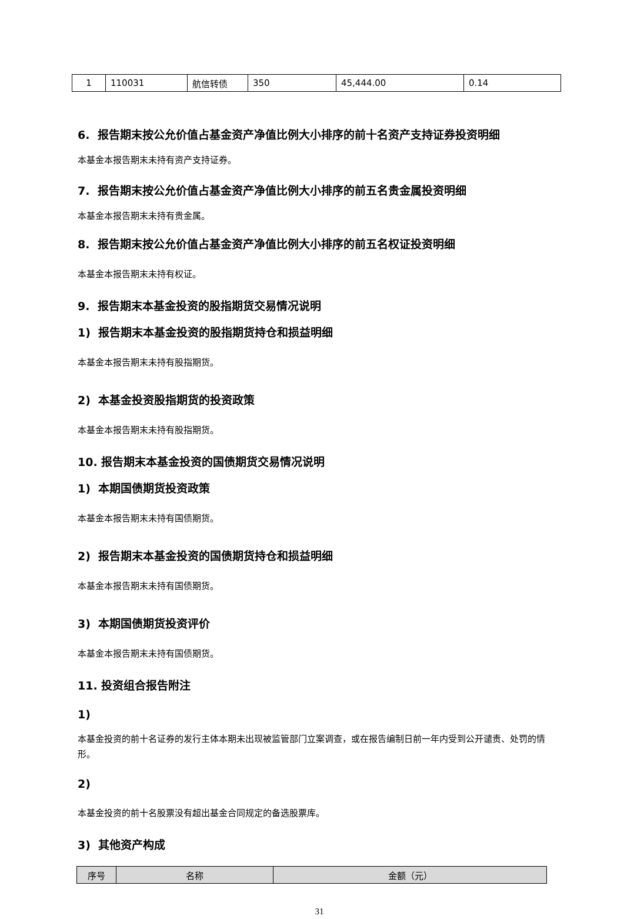| 1 | 110031 | 航信转债 | 350 | 45,444.00 | 0.14 |
6. 报告期末按公允价值占基金资产净值比例大小排序的前十名资产支持证券投资明细
本基金本报告期末未持有资产支持证券。
7. 报告期末按公允价值占基金资产净值比例大小排序的前五名贵金属投资明细
本基金本报告期末未持有贵金属。
8. 报告期末按公允价值占基金资产净值比例大小排序的前五名权证投资明细
本基金本报告期末未持有权证。
9. 报告期末本基金投资的股指期货交易情况说明
1) 报告期末本基金投资的股指期货持仓和损益明细
本基金本报告期末未持有股指期货。
2) 本基金投资股指期货的投资政策
本基金本报告期末未持有股指期货。
10. 报告期末本基金投资的国债期货交易情况说明
1) 本期国债期货投资政策
本基金本报告期末未持有国债期货。
2) 报告期末本基金投资的国债期货持仓和损益明细
本基金本报告期末未持有国债期货。
3) 本期国债期货投资评价
本基金本报告期末未持有国债期货。
11. 投资组合报告附注
1)
本基金投资的前十名证券的发行主体本期未出现被监管部门立案调查，或在报告编制日前一年内受到公开谴责、处罚的情形。
2)
本基金投资的前十名股票没有超出基金合同规定的备选股票库。
3) 其他资产构成
| 序号 | 名称 | 金额（元） |
| --- | --- | --- |
31